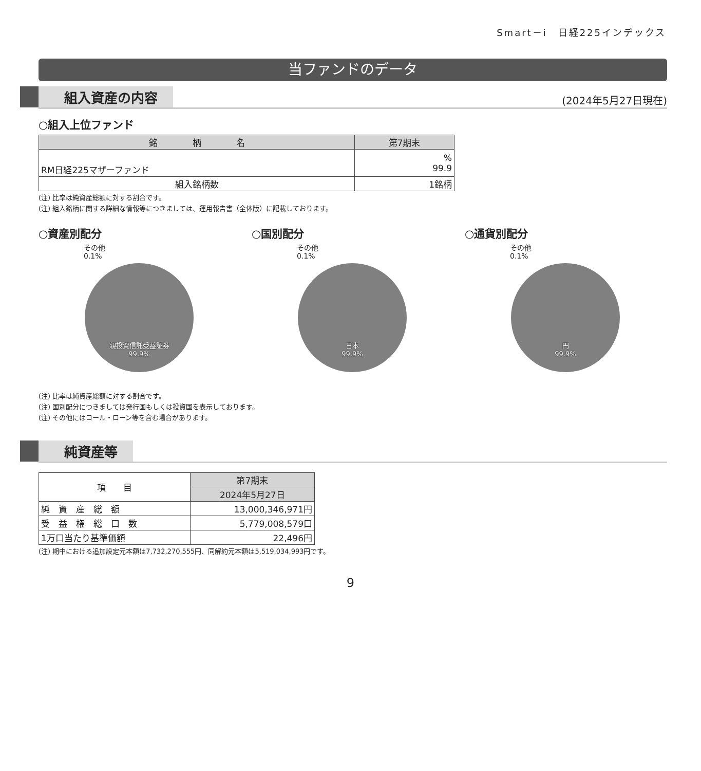Smart－i　日経225インデックス
当ファンドのデータ
組入資産の内容
(2024年5月27日現在)
○組入上位ファンド
| 銘 柄 名 | 第7期末 |
| --- | --- |
| RM日経225マザーファンド | % 99.9 |
| 組入銘柄数 | 1銘柄 |
(注) 比率は純資産総額に対する割合です。
(注) 組入銘柄に関する詳細な情報等につきましては、運用報告書（全体版）に記載しております。
○資産別配分
その他
0.1%
親投資信託受益証券
99.9%
○国別配分
その他
0.1%
日本
99.9%
○通貨別配分
その他
0.1%
円
99.9%
(注) 比率は純資産総額に対する割合です。
(注) 国別配分につきましては発行国もしくは投資国を表示しております。
(注) その他にはコール・ローン等を含む場合があります。
純資産等
| 項 目 | 第7期末 |
| --- | --- |
| | 2024年5月27日 |
| 純 資 産 総 額 | 13,000,346,971円 |
| 受 益 権 総 口 数 | 5,779,008,579口 |
| 1万口当たり基準価額 | 22,496円 |
(注) 期中における追加設定元本額は7,732,270,555円、同解約元本額は5,519,034,993円です。
9